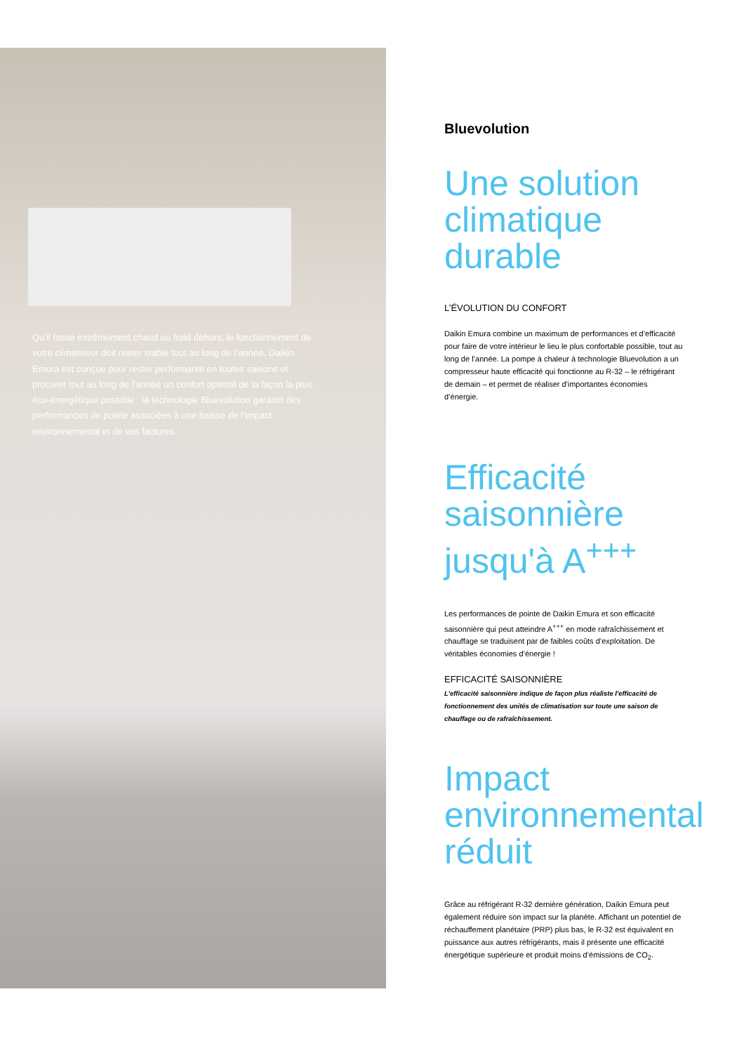Qu’il fasse extrêmement chaud ou froid dehors, le fonctionnement de votre climatiseur doit rester stable tout au long de l’année. Daikin Emura est conçue pour rester performante en toutes saisons et procurer tout au long de l’année un confort optimal de la façon la plus éco-énergétique possible : la technologie Bluevolution garantit des performances de pointe associées à une baisse de l’impact environnemental et de vos factures.
Bluevolution
Une solution climatique durable
L’ÉVOLUTION DU CONFORT
Daikin Emura combine un maximum de performances et d’efficacité pour faire de votre intérieur le lieu le plus confortable possible, tout au long de l’année. La pompe à chaleur à technologie Bluevolution a un compresseur haute efficacité qui fonctionne au R-32 – le réfrigérant de demain – et permet de réaliser d'importantes économies d’énergie.
Efficacité saisonnière jusqu'à A<sup>+++</sup>
Les performances de pointe de Daikin Emura et son efficacité saisonnière qui peut atteindre A<sup>+++</sup> en mode rafraîchissement et chauffage se traduisent par de faibles coûts d’exploitation. De véritables économies d’énergie !
EFFICACITÉ SAISONNIÈRE
L'efficacité saisonnière indique de façon plus réaliste l'efficacité de fonctionnement des unités de climatisation sur toute une saison de chauffage ou de rafraîchissement.
Impact environnemental réduit
Grâce au réfrigérant R-32 dernière génération, Daikin Emura peut également réduire son impact sur la planète. Affichant un potentiel de réchauffement planétaire (PRP) plus bas, le R-32 est équivalent en puissance aux autres réfrigérants, mais il présente une efficacité énergétique supérieure et produit moins d’émissions de CO<sub>2</sub>.